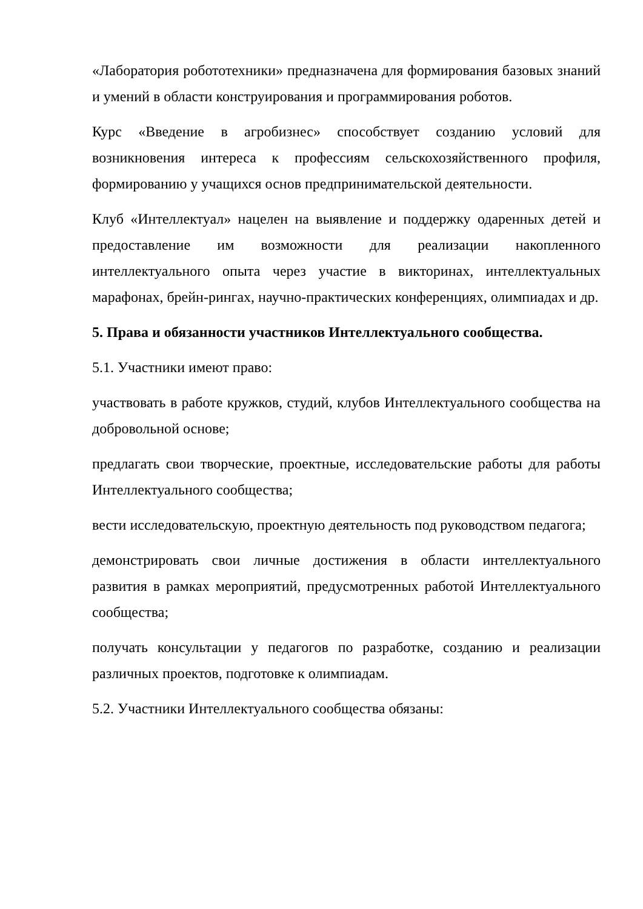«Лаборатория робототехники» предназначена для формирования базовых знаний и умений в области конструирования и программирования роботов.
Курс «Введение в агробизнес» способствует созданию условий для возникновения интереса к профессиям сельскохозяйственного профиля, формированию у учащихся основ предпринимательской деятельности.
Клуб «Интеллектуал» нацелен на выявление и поддержку одаренных детей и предоставление им возможности для реализации накопленного интеллектуального опыта через участие в викторинах, интеллектуальных марафонах, брейн-рингах, научно-практических конференциях, олимпиадах и др.
5. Права и обязанности участников Интеллектуального сообщества.
5.1. Участники имеют право:
участвовать в работе кружков, студий, клубов Интеллектуального сообщества на добровольной основе;
предлагать свои творческие, проектные, исследовательские работы для работы Интеллектуального сообщества;
вести исследовательскую, проектную деятельность под руководством педагога;
демонстрировать свои личные достижения в области интеллектуального развития в рамках мероприятий, предусмотренных работой Интеллектуального сообщества;
получать консультации у педагогов по разработке, созданию и реализации различных проектов, подготовке к олимпиадам.
5.2. Участники Интеллектуального сообщества обязаны: